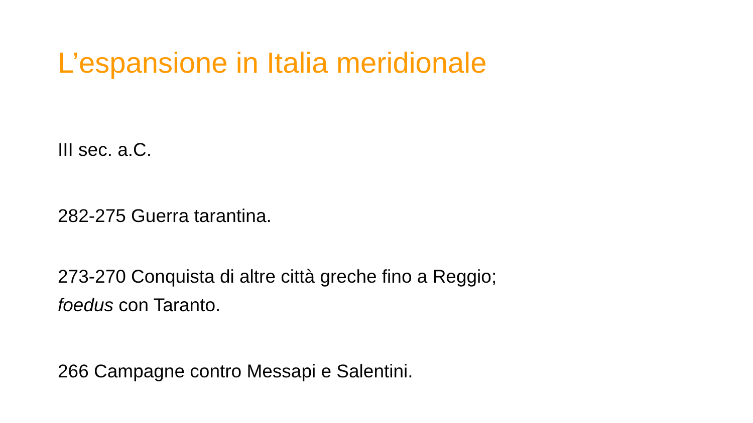L’espansione in Italia meridionale
III sec. a.C.
282-275 Guerra tarantina.
273-270 Conquista di altre città greche fino a Reggio;
foedus con Taranto.
266 Campagne contro Messapi e Salentini.